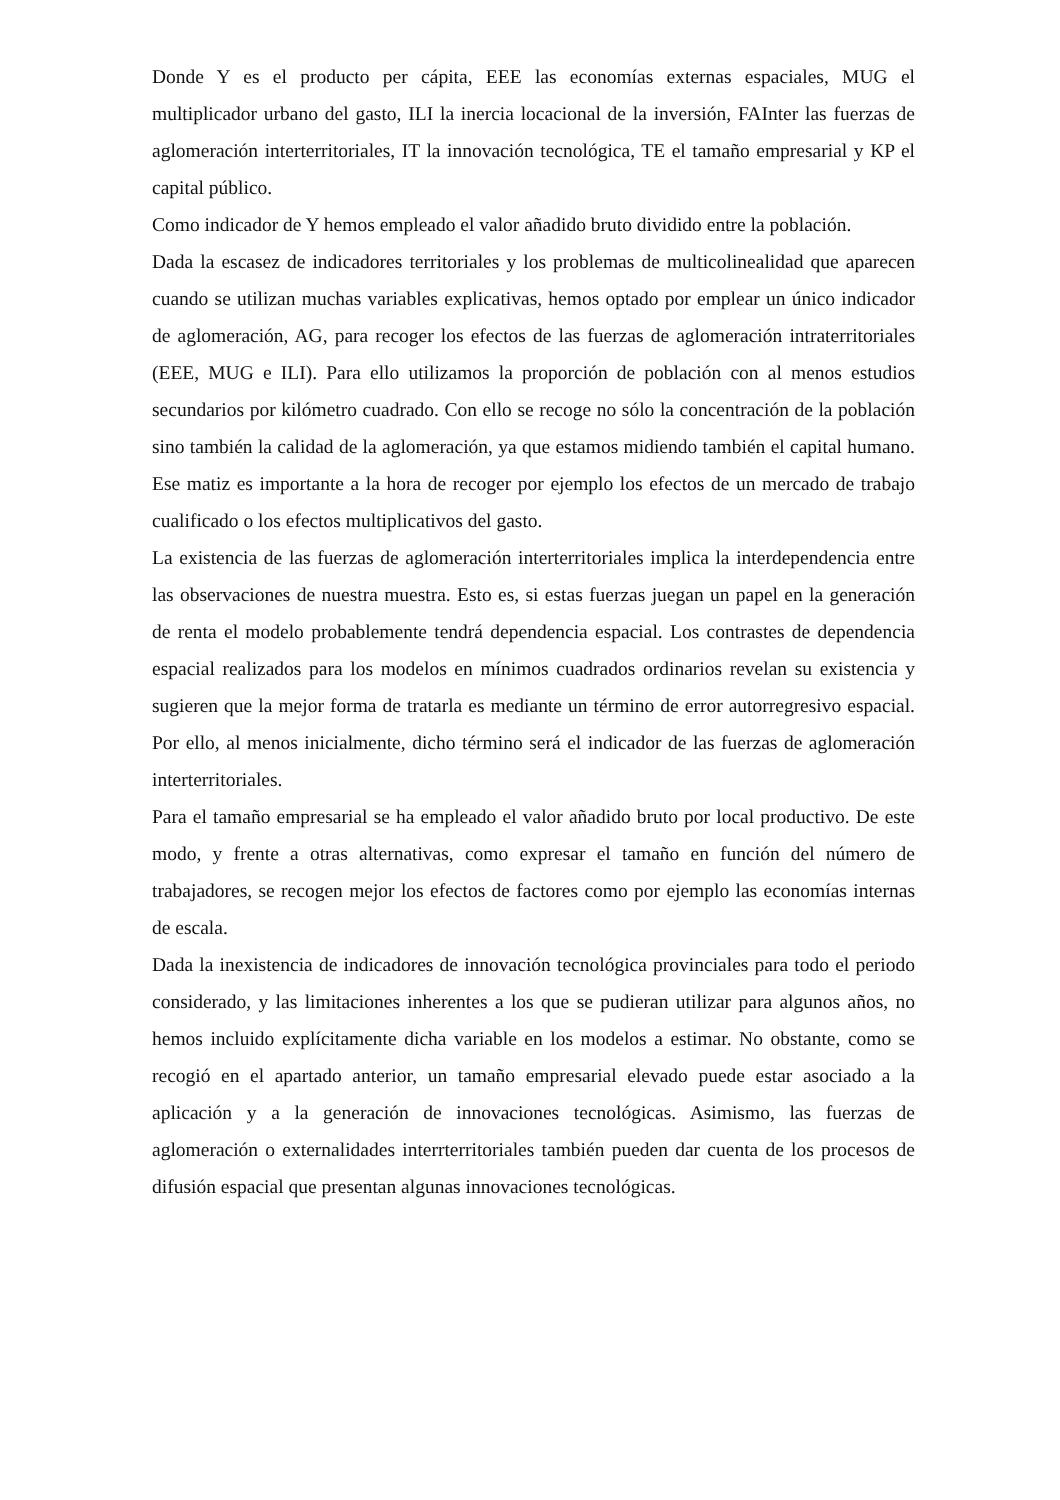Donde Y es el producto per cápita, EEE las economías externas espaciales, MUG el multiplicador urbano del gasto, ILI la inercia locacional de la inversión, FAInter las fuerzas de aglomeración interterritoriales, IT la innovación tecnológica, TE el tamaño empresarial y KP el capital público.
Como indicador de Y hemos empleado el valor añadido bruto dividido entre la población.
Dada la escasez de indicadores territoriales y los problemas de multicolinealidad que aparecen cuando se utilizan muchas variables explicativas, hemos optado por emplear un único indicador de aglomeración, AG, para recoger los efectos de las fuerzas de aglomeración intraterritoriales (EEE, MUG e ILI). Para ello utilizamos la proporción de población con al menos estudios secundarios por kilómetro cuadrado. Con ello se recoge no sólo la concentración de la población sino también la calidad de la aglomeración, ya que estamos midiendo también el capital humano. Ese matiz es importante a la hora de recoger por ejemplo los efectos de un mercado de trabajo cualificado o los efectos multiplicativos del gasto.
La existencia de las fuerzas de aglomeración interterritoriales implica la interdependencia entre las observaciones de nuestra muestra. Esto es, si estas fuerzas juegan un papel en la generación de renta el modelo probablemente tendrá dependencia espacial. Los contrastes de dependencia espacial realizados para los modelos en mínimos cuadrados ordinarios revelan su existencia y sugieren que la mejor forma de tratarla es mediante un término de error autorregresivo espacial. Por ello, al menos inicialmente, dicho término será el indicador de las fuerzas de aglomeración interterritoriales.
Para el tamaño empresarial se ha empleado el valor añadido bruto por local productivo. De este modo, y frente a otras alternativas, como expresar el tamaño en función del número de trabajadores, se recogen mejor los efectos de factores como por ejemplo las economías internas de escala.
Dada la inexistencia de indicadores de innovación tecnológica provinciales para todo el periodo considerado, y las limitaciones inherentes a los que se pudieran utilizar para algunos años, no hemos incluido explícitamente dicha variable en los modelos a estimar. No obstante, como se recogió en el apartado anterior, un tamaño empresarial elevado puede estar asociado a la aplicación y a la generación de innovaciones tecnológicas. Asimismo, las fuerzas de aglomeración o externalidades interrterritoriales también pueden dar cuenta de los procesos de difusión espacial que presentan algunas innovaciones tecnológicas.